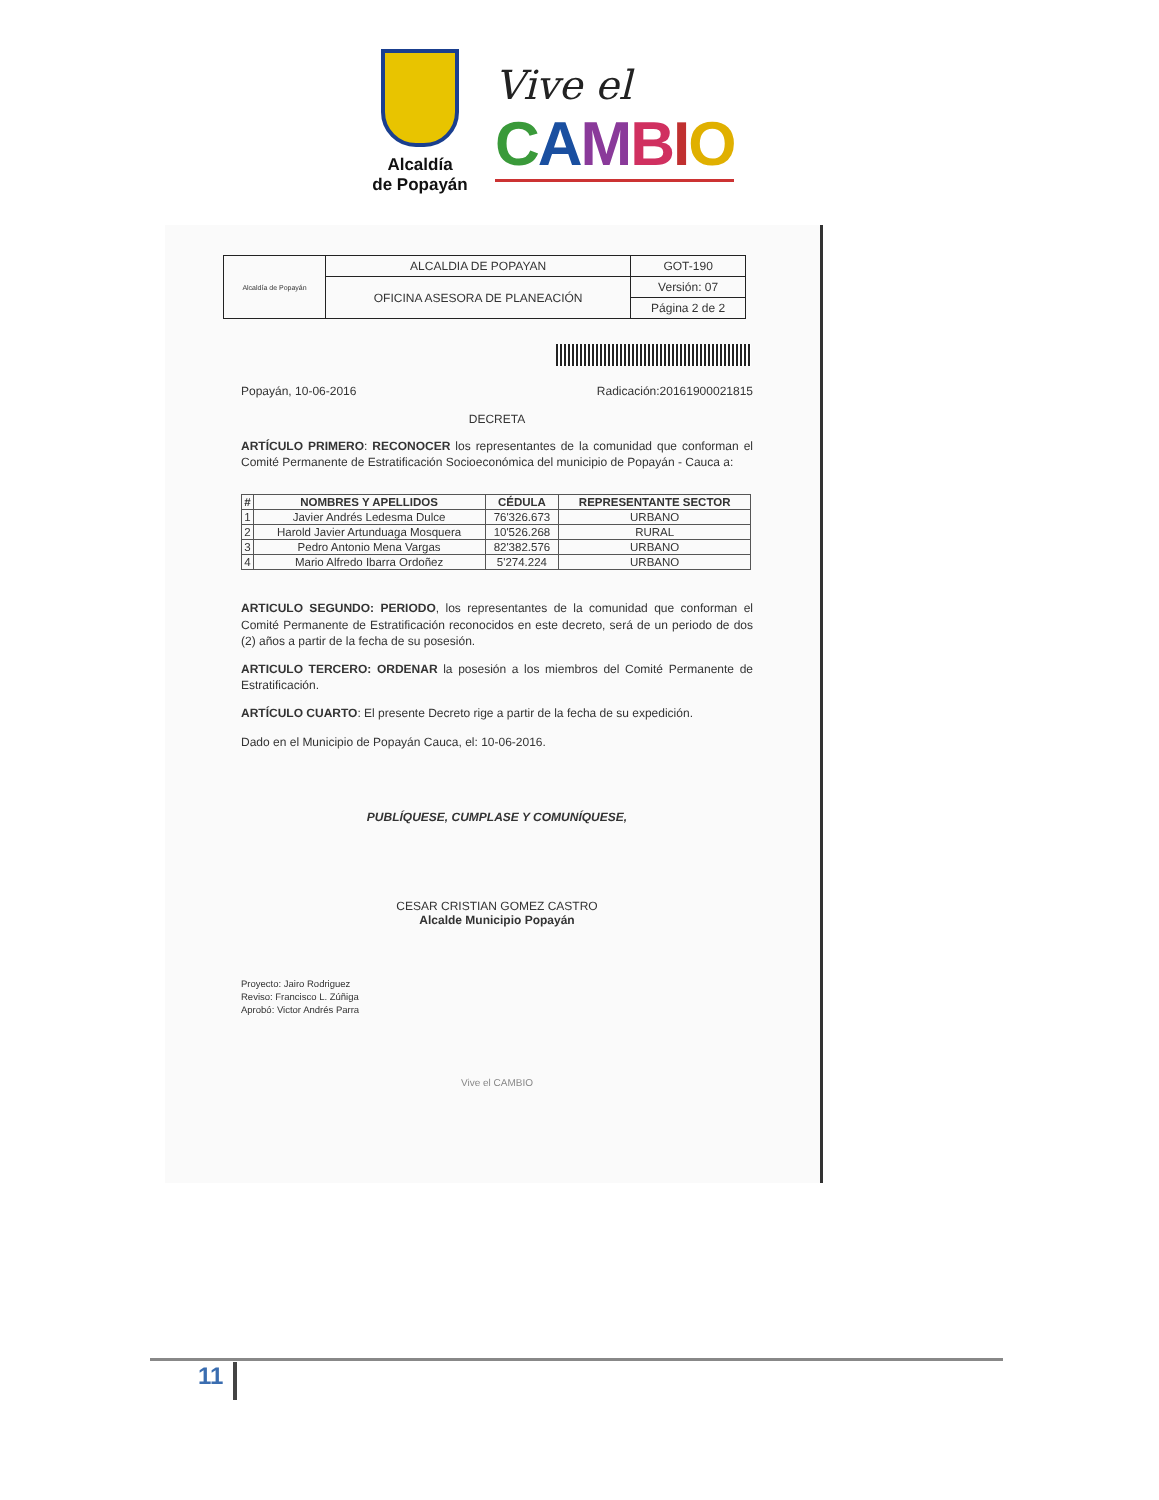Alcaldía
de Popayán
Vive el
CAMBIO
| Alcaldía de Popayán | ALCALDIA DE POPAYAN | GOT-190 |
| | OFICINA ASESORA DE PLANEACIÓN | Versión: 07 |
| | | Página 2 de 2 |
Popayán, 10-06-2016 Radicación:20161900021815
DECRETA
ARTÍCULO PRIMERO: RECONOCER los representantes de la comunidad que conforman el Comité Permanente de Estratificación Socioeconómica del municipio de Popayán - Cauca a:
| # | NOMBRES Y APELLIDOS | CÉDULA | REPRESENTANTE SECTOR |
| --- | --- | --- | --- |
| 1 | Javier Andrés Ledesma Dulce | 76'326.673 | URBANO |
| 2 | Harold Javier Artunduaga Mosquera | 10'526.268 | RURAL |
| 3 | Pedro Antonio Mena Vargas | 82'382.576 | URBANO |
| 4 | Mario Alfredo Ibarra Ordoñez | 5'274.224 | URBANO |
ARTICULO SEGUNDO: PERIODO, los representantes de la comunidad que conforman el Comité Permanente de Estratificación reconocidos en este decreto, será de un periodo de dos (2) años a partir de la fecha de su posesión.
ARTICULO TERCERO: ORDENAR la posesión a los miembros del Comité Permanente de Estratificación.
ARTÍCULO CUARTO: El presente Decreto rige a partir de la fecha de su expedición.
Dado en el Municipio de Popayán Cauca, el: 10-06-2016.
PUBLÍQUESE, CUMPLASE Y COMUNÍQUESE,
CESAR CRISTIAN GOMEZ CASTRO
Alcalde Municipio Popayán
Proyecto: Jairo Rodriguez
Reviso: Francisco L. Zúñiga
Aprobó: Victor Andrés Parra
Vive el CAMBIO
11